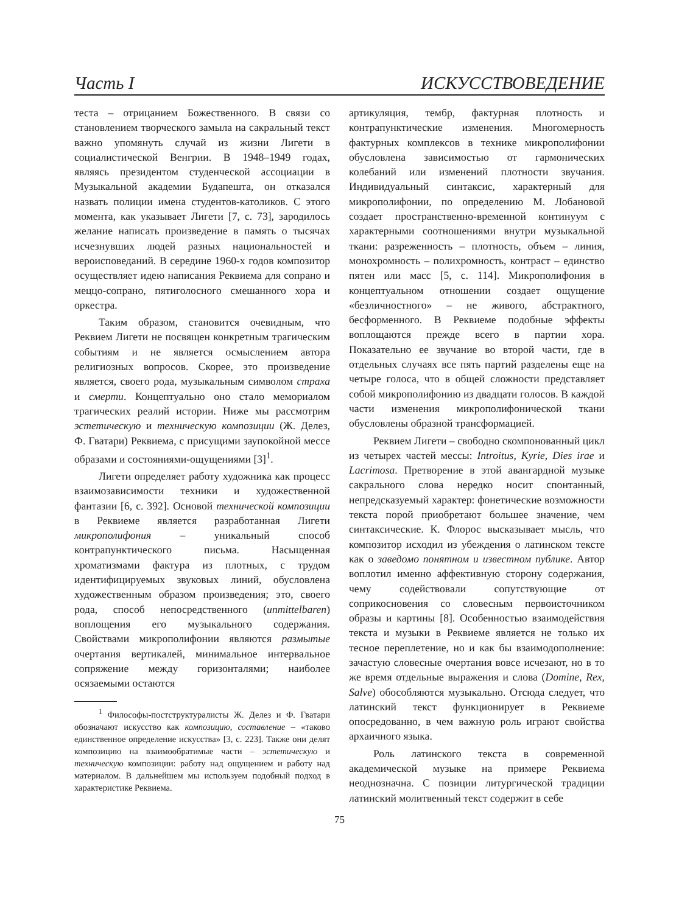Часть I ИСКУССТВОВЕДЕНИЕ
теста – отрицанием Божественного. В связи со становлением творческого замыла на сакральный текст важно упомянуть случай из жизни Лигети в социалистической Венгрии. В 1948–1949 годах, являясь президентом студенческой ассоциации в Музыкальной академии Будапешта, он отказался назвать полиции имена студентов-католиков. С этого момента, как указывает Лигети [7, с. 73], зародилось желание написать произведение в память о тысячах исчезнувших людей разных национальностей и вероисповеданий. В середине 1960-х годов композитор осуществляет идею написания Реквиема для сопрано и меццо-сопрано, пятиголосного смешанного хора и оркестра.
Таким образом, становится очевидным, что Реквием Лигети не посвящен конкретным трагическим событиям и не является осмыслением автора религиозных вопросов. Скорее, это произведение является, своего рода, музыкальным символом страха и смерти. Концептуально оно стало мемориалом трагических реалий истории. Ниже мы рассмотрим эстетическую и техническую композиции (Ж. Делез, Ф. Гватари) Реквиема, с присущими заупокойной мессе образами и состояниями-ощущениями [3]<sup>1</sup>.
Лигети определяет работу художника как процесс взаимозависимости техники и художественной фантазии [6, с. 392]. Основой технической композиции в Реквиеме является разработанная Лигети микрополифония – уникальный способ контрапунктического письма. Насыщенная хроматизмами фактура из плотных, с трудом идентифицируемых звуковых линий, обусловлена художественным образом произведения; это, своего рода, способ непосредственного (unmittelbaren) воплощения его музыкального содержания. Свойствами микрополифонии являются размытые очертания вертикалей, минимальное интервальное сопряжение между горизонталями; наиболее осязаемыми остаются
<sup>1</sup> Философы-постструктуралисты Ж. Делез и Ф. Гватари обозначают искусство как композицию, составление – «таково единственное определение искусства» [3, с. 223]. Также они делят композицию на взаимообратимые части – эстетическую и техническую композиции: работу над ощущением и работу над материалом. В дальнейшем мы используем подобный подход в характеристике Реквиема.
артикуляция, тембр, фактурная плотность и контрапунктические изменения. Многомерность фактурных комплексов в технике микрополифонии обусловлена зависимостью от гармонических колебаний или изменений плотности звучания. Индивидуальный синтаксис, характерный для микрополифонии, по определению М. Лобановой создает пространственно-временной континуум с характерными соотношениями внутри музыкальной ткани: разреженность – плотность, объем – линия, монохромность – полихромность, контраст – единство пятен или масс [5, с. 114]. Микрополифония в концептуальном отношении создает ощущение «безличностного» – не живого, абстрактного, бесформенного. В Реквиеме подобные эффекты воплощаются прежде всего в партии хора. Показательно ее звучание во второй части, где в отдельных случаях все пять партий разделены еще на четыре голоса, что в общей сложности представляет собой микрополифонию из двадцати голосов. В каждой части изменения микрополифонической ткани обусловлены образной трансформацией.
Реквием Лигети – свободно скомпонованный цикл из четырех частей мессы: Introitus, Kyrie, Dies irae и Lacrimosa. Претворение в этой авангардной музыке сакрального слова нередко носит спонтанный, непредсказуемый характер: фонетические возможности текста порой приобретают большее значение, чем синтаксические. К. Флорос высказывает мысль, что композитор исходил из убеждения о латинском тексте как о заведомо понятном и известном публике. Автор воплотил именно аффективную сторону содержания, чему содействовали сопутствующие от соприкосновения со словесным первоисточником образы и картины [8]. Особенностью взаимодействия текста и музыки в Реквиеме является не только их тесное переплетение, но и как бы взаимодополнение: зачастую словесные очертания вовсе исчезают, но в то же время отдельные выражения и слова (Domine, Rex, Salve) обособляются музыкально. Отсюда следует, что латинский текст функционирует в Реквиеме опосредованно, в чем важную роль играют свойства архаичного языка.
Роль латинского текста в современной академической музыке на примере Реквиема неоднозначна. С позиции литургической традиции латинский молитвенный текст содержит в себе
75